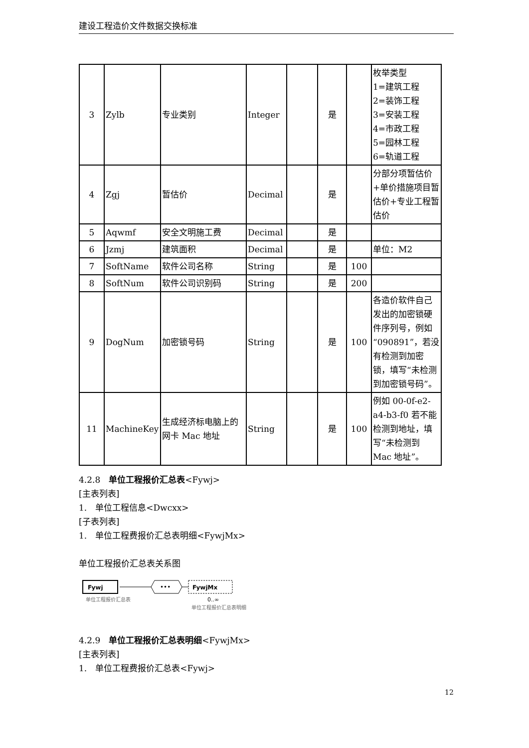建设工程造价文件数据交换标准
| 3 | Zylb | 专业类别 | Integer | | 是 | | 枚举类型 1=建筑工程 2=装饰工程 3=安装工程 4=市政工程 5=园林工程 6=轨道工程 |
| 4 | Zgj | 暂估价 | Decimal | | 是 | | 分部分项暂估价+单价措施项目暂估价+专业工程暂估价 |
| 5 | Aqwmf | 安全文明施工费 | Decimal | | 是 | | |
| 6 | Jzmj | 建筑面积 | Decimal | | 是 | | 单位：M2 |
| 7 | SoftName | 软件公司名称 | String | | 是 | 100 | |
| 8 | SoftNum | 软件公司识别码 | String | | 是 | 200 | |
| 9 | DogNum | 加密锁号码 | String | | 是 | 100 | 各造价软件自己发出的加密锁硬件序列号，例如“090891”，若没有检测到加密锁，填写“未检测到加密锁号码”。 |
| 11 | MachineKey | 生成经济标电脑上的网卡 Mac 地址 | String | | 是 | 100 | 例如 00-0f-e2-a4-b3-f0 若不能检测到地址，填写“未检测到 Mac 地址”。 |
4.2.8　单位工程报价汇总表<Fywj>
[主表列表]
1.　单位工程信息<Dwcxx>
[子表列表]
1.　单位工程费报价汇总表明细<FywjMx>
单位工程报价汇总表关系图
Fywj
单位工程报价汇总表
•••
FywjMx
0..∞
单位工程报价汇总表明细
4.2.9　单位工程报价汇总表明细<FywjMx>
[主表列表]
1.　单位工程费报价汇总表<Fywj>
12